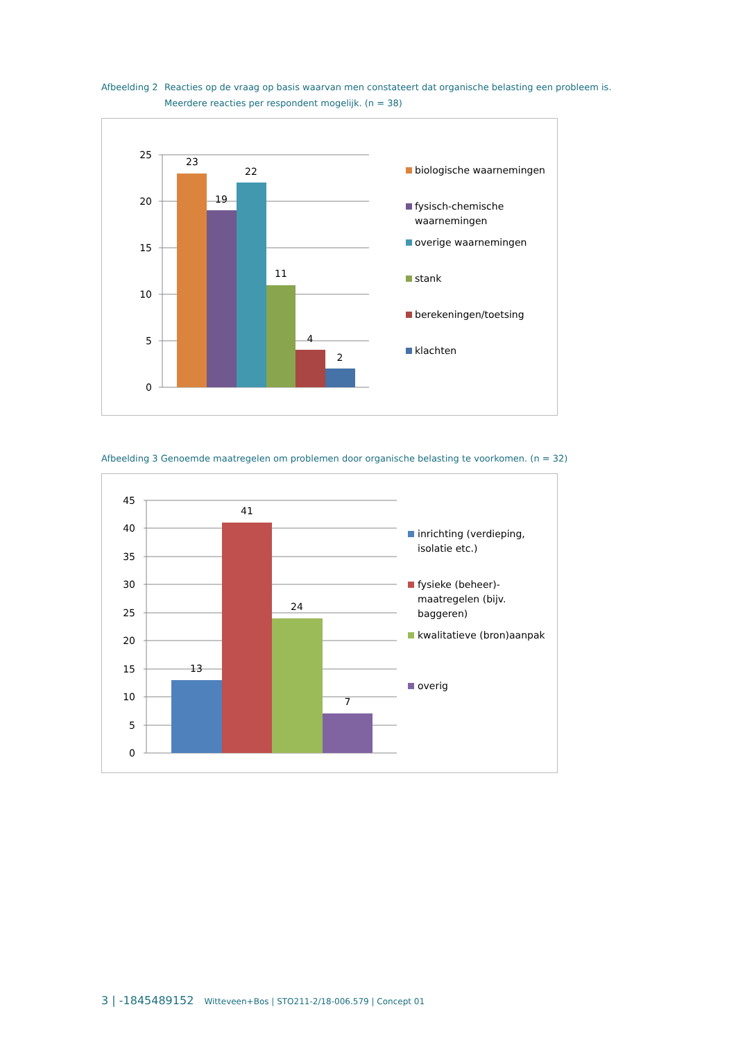Afbeelding 2 Reacties op de vraag op basis waarvan men constateert dat organische belasting een probleem is. Meerdere reacties per respondent mogelijk. (n = 38)
25
20
15
10
5
0
23
19
22
11
4
2
biologische waarnemingen
fysisch-chemische
waarnemingen
overige waarnemingen
stank
berekeningen/toetsing
klachten
Afbeelding 3 Genoemde maatregelen om problemen door organische belasting te voorkomen. (n = 32)
45
40
35
30
25
20
15
10
5
0
13
41
24
7
inrichting (verdieping,
isolatie etc.)
fysieke (beheer)-
maatregelen (bijv.
baggeren)
kwalitatieve (bron)aanpak
overig
3 | -1845489152 Witteveen+Bos | STO211-2/18-006.579 | Concept 01